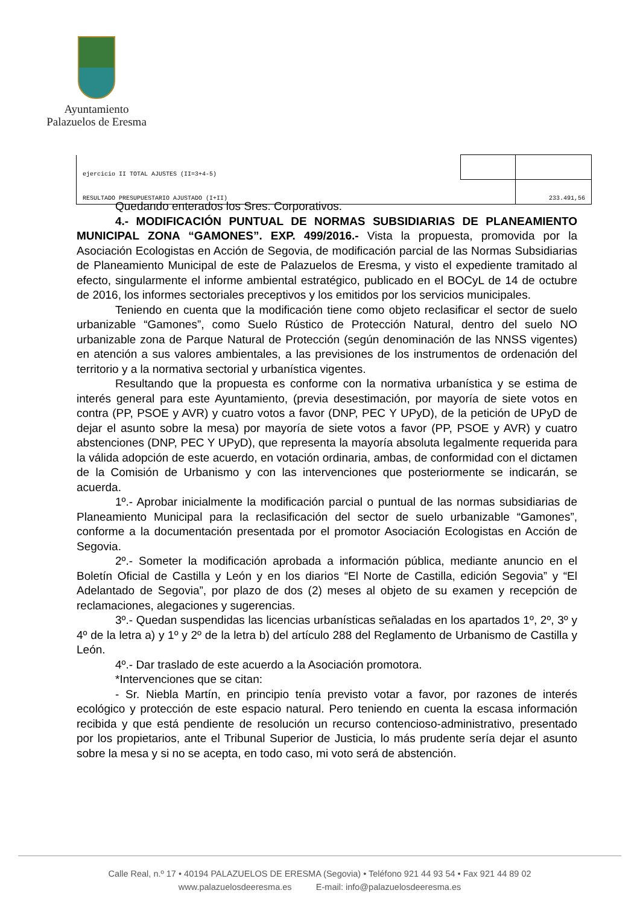Ayuntamiento
Palazuelos de Eresma
| ejercicio II TOTAL AJUSTES (II=3+4-5) | | |
| RESULTADO PRESUPUESTARIO AJUSTADO (I+II) | | 233.491,56 |
Quedando enterados los Sres. Corporativos.
4.- MODIFICACIÓN PUNTUAL DE NORMAS SUBSIDIARIAS DE PLANEAMIENTO MUNICIPAL ZONA “GAMONES”. EXP. 499/2016.- Vista la propuesta, promovida por la Asociación Ecologistas en Acción de Segovia, de modificación parcial de las Normas Subsidiarias de Planeamiento Municipal de este de Palazuelos de Eresma, y visto el expediente tramitado al efecto, singularmente el informe ambiental estratégico, publicado en el BOCyL de 14 de octubre de 2016, los informes sectoriales preceptivos y los emitidos por los servicios municipales.
Teniendo en cuenta que la modificación tiene como objeto reclasificar el sector de suelo urbanizable “Gamones”, como Suelo Rústico de Protección Natural, dentro del suelo NO urbanizable zona de Parque Natural de Protección (según denominación de las NNSS vigentes) en atención a sus valores ambientales, a las previsiones de los instrumentos de ordenación del territorio y a la normativa sectorial y urbanística vigentes.
Resultando que la propuesta es conforme con la normativa urbanística y se estima de interés general para este Ayuntamiento, (previa desestimación, por mayoría de siete votos en contra (PP, PSOE y AVR) y cuatro votos a favor (DNP, PEC Y UPyD), de la petición de UPyD de dejar el asunto sobre la mesa) por mayoría de siete votos a favor (PP, PSOE y AVR) y cuatro abstenciones (DNP, PEC Y UPyD), que representa la mayoría absoluta legalmente requerida para la válida adopción de este acuerdo, en votación ordinaria, ambas, de conformidad con el dictamen de la Comisión de Urbanismo y con las intervenciones que posteriormente se indicarán, se acuerda.
1º.- Aprobar inicialmente la modificación parcial o puntual de las normas subsidiarias de Planeamiento Municipal para la reclasificación del sector de suelo urbanizable “Gamones”, conforme a la documentación presentada por el promotor Asociación Ecologistas en Acción de Segovia.
2º.- Someter la modificación aprobada a información pública, mediante anuncio en el Boletín Oficial de Castilla y León y en los diarios “El Norte de Castilla, edición Segovia” y “El Adelantado de Segovia”, por plazo de dos (2) meses al objeto de su examen y recepción de reclamaciones, alegaciones y sugerencias.
3º.- Quedan suspendidas las licencias urbanísticas señaladas en los apartados 1º, 2º, 3º y 4º de la letra a) y 1º y 2º de la letra b) del artículo 288 del Reglamento de Urbanismo de Castilla y León.
4º.- Dar traslado de este acuerdo a la Asociación promotora.
*Intervenciones que se citan:
- Sr. Niebla Martín, en principio tenía previsto votar a favor, por razones de interés ecológico y protección de este espacio natural. Pero teniendo en cuenta la escasa información recibida y que está pendiente de resolución un recurso contencioso-administrativo, presentado por los propietarios, ante el Tribunal Superior de Justicia, lo más prudente sería dejar el asunto sobre la mesa y si no se acepta, en todo caso, mi voto será de abstención.
Calle Real, n.º 17 • 40194 PALAZUELOS DE ERESMA (Segovia) • Teléfono 921 44 93 54 • Fax 921 44 89 02
www.palazuelosdeeresma.es E-mail: info@palazuelosdeeresma.es